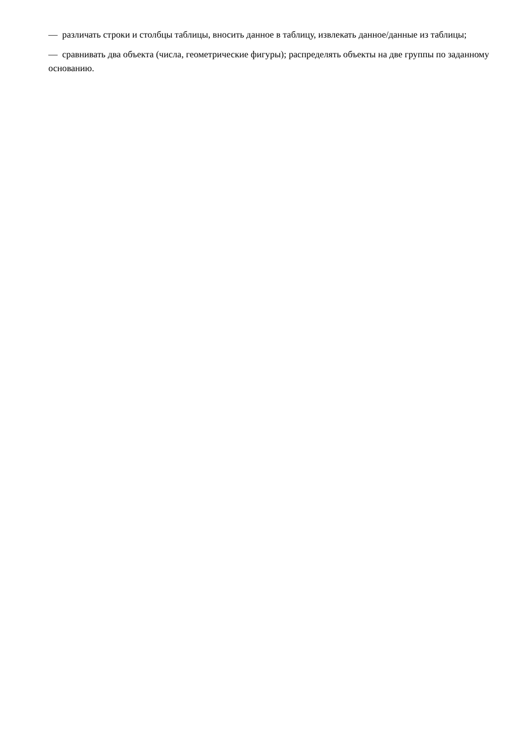— различать строки и столбцы таблицы, вносить данное в таблицу, извлекать данное/данные из таблицы;
— сравнивать два объекта (числа, геометрические фигуры); распределять объекты на две группы по заданному основанию.